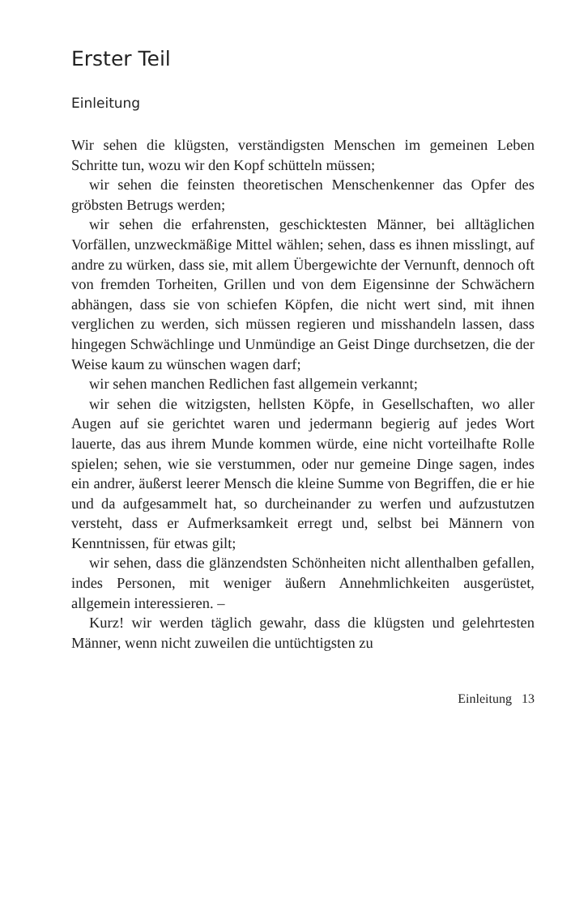Erster Teil
Einleitung
Wir sehen die klügsten, verständigsten Menschen im gemeinen Leben Schritte tun, wozu wir den Kopf schütteln müssen;
wir sehen die feinsten theoretischen Menschenkenner das Opfer des gröbsten Betrugs werden;
wir sehen die erfahrensten, geschicktesten Männer, bei alltäglichen Vorfällen, unzweckmäßige Mittel wählen; sehen, dass es ihnen misslingt, auf andre zu würken, dass sie, mit allem Übergewichte der Vernunft, dennoch oft von fremden Torheiten, Grillen und von dem Eigensinne der Schwächern abhängen, dass sie von schiefen Köpfen, die nicht wert sind, mit ihnen verglichen zu werden, sich müssen regieren und misshandeln lassen, dass hingegen Schwächlinge und Unmündige an Geist Dinge durchsetzen, die der Weise kaum zu wünschen wagen darf;
wir sehen manchen Redlichen fast allgemein verkannt;
wir sehen die witzigsten, hellsten Köpfe, in Gesellschaften, wo aller Augen auf sie gerichtet waren und jedermann begierig auf jedes Wort lauerte, das aus ihrem Munde kommen würde, eine nicht vorteilhafte Rolle spielen; sehen, wie sie verstummen, oder nur gemeine Dinge sagen, indes ein andrer, äußerst leerer Mensch die kleine Summe von Begriffen, die er hie und da aufgesammelt hat, so durcheinander zu werfen und aufzustutzen versteht, dass er Aufmerksamkeit erregt und, selbst bei Männern von Kenntnissen, für etwas gilt;
wir sehen, dass die glänzendsten Schönheiten nicht allenthalben gefallen, indes Personen, mit weniger äußern Annehmlichkeiten ausgerüstet, allgemein interessieren. –
Kurz! wir werden täglich gewahr, dass die klügsten und gelehrtesten Männer, wenn nicht zuweilen die untüchtigsten zu
Einleitung 13